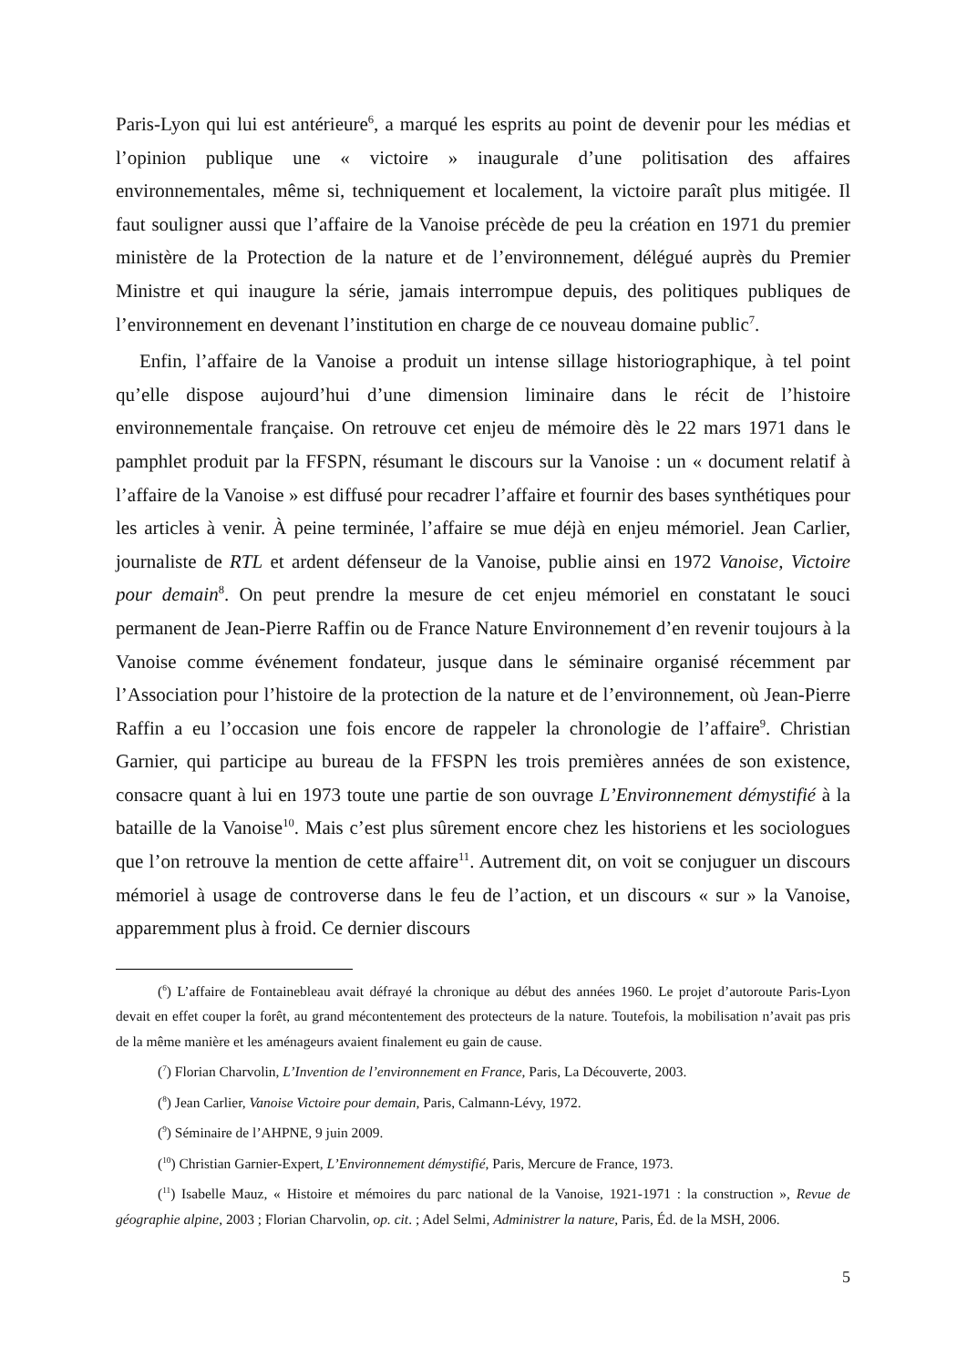Paris-Lyon qui lui est antérieure<sup>6</sup>, a marqué les esprits au point de devenir pour les médias et l’opinion publique une « victoire » inaugurale d’une politisation des affaires environnementales, même si, techniquement et localement, la victoire paraît plus mitigée. Il faut souligner aussi que l’affaire de la Vanoise précède de peu la création en 1971 du premier ministère de la Protection de la nature et de l’environnement, délégué auprès du Premier Ministre et qui inaugure la série, jamais interrompue depuis, des politiques publiques de l’environnement en devenant l’institution en charge de ce nouveau domaine public<sup>7</sup>.
Enfin, l’affaire de la Vanoise a produit un intense sillage historiographique, à tel point qu’elle dispose aujourd’hui d’une dimension liminaire dans le récit de l’histoire environnementale française. On retrouve cet enjeu de mémoire dès le 22 mars 1971 dans le pamphlet produit par la FFSPN, résumant le discours sur la Vanoise : un « document relatif à l’affaire de la Vanoise » est diffusé pour recadrer l’affaire et fournir des bases synthétiques pour les articles à venir. À peine terminée, l’affaire se mue déjà en enjeu mémoriel. Jean Carlier, journaliste de RTL et ardent défenseur de la Vanoise, publie ainsi en 1972 Vanoise, Victoire pour demain<sup>8</sup>. On peut prendre la mesure de cet enjeu mémoriel en constatant le souci permanent de Jean-Pierre Raffin ou de France Nature Environnement d’en revenir toujours à la Vanoise comme événement fondateur, jusque dans le séminaire organisé récemment par l’Association pour l’histoire de la protection de la nature et de l’environnement, où Jean-Pierre Raffin a eu l’occasion une fois encore de rappeler la chronologie de l’affaire<sup>9</sup>. Christian Garnier, qui participe au bureau de la FFSPN les trois premières années de son existence, consacre quant à lui en 1973 toute une partie de son ouvrage L’Environnement démystifié à la bataille de la Vanoise<sup>10</sup>. Mais c’est plus sûrement encore chez les historiens et les sociologues que l’on retrouve la mention de cette affaire<sup>11</sup>. Autrement dit, on voit se conjuguer un discours mémoriel à usage de controverse dans le feu de l’action, et un discours « sur » la Vanoise, apparemment plus à froid. Ce dernier discours
(<sup>6</sup>) L’affaire de Fontainebleau avait défrayé la chronique au début des années 1960. Le projet d’autoroute Paris-Lyon devait en effet couper la forêt, au grand mécontentement des protecteurs de la nature. Toutefois, la mobilisation n’avait pas pris de la même manière et les aménageurs avaient finalement eu gain de cause.
(<sup>7</sup>) Florian Charvolin, L’Invention de l’environnement en France, Paris, La Découverte, 2003.
(<sup>8</sup>) Jean Carlier, Vanoise Victoire pour demain, Paris, Calmann-Lévy, 1972.
(<sup>9</sup>) Séminaire de l’AHPNE, 9 juin 2009.
(<sup>10</sup>) Christian Garnier-Expert, L’Environnement démystifié, Paris, Mercure de France, 1973.
(<sup>11</sup>) Isabelle Mauz, « Histoire et mémoires du parc national de la Vanoise, 1921-1971 : la construction », Revue de géographie alpine, 2003 ; Florian Charvolin, op. cit. ; Adel Selmi, Administrer la nature, Paris, Éd. de la MSH, 2006.
5